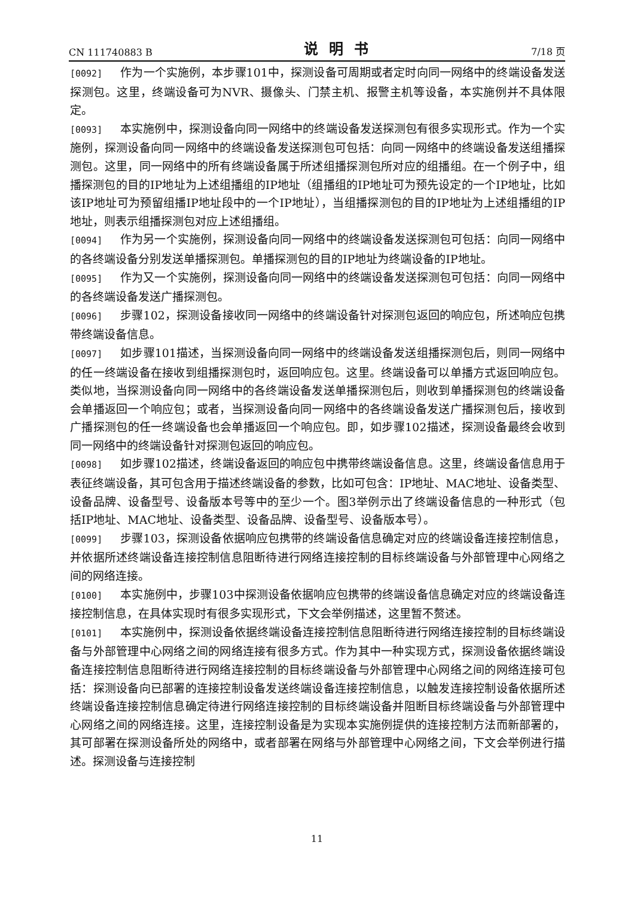CN 111740883 B 说明书 7/18 页
[0092] 作为一个实施例，本步骤101中，探测设备可周期或者定时向同一网络中的终端设备发送探测包。这里，终端设备可为NVR、摄像头、门禁主机、报警主机等设备，本实施例并不具体限定。
[0093] 本实施例中，探测设备向同一网络中的终端设备发送探测包有很多实现形式。作为一个实施例，探测设备向同一网络中的终端设备发送探测包可包括：向同一网络中的终端设备发送组播探测包。这里，同一网络中的所有终端设备属于所述组播探测包所对应的组播组。在一个例子中，组播探测包的目的IP地址为上述组播组的IP地址（组播组的IP地址可为预先设定的一个IP地址，比如该IP地址可为预留组播IP地址段中的一个IP地址），当组播探测包的目的IP地址为上述组播组的IP地址，则表示组播探测包对应上述组播组。
[0094] 作为另一个实施例，探测设备向同一网络中的终端设备发送探测包可包括：向同一网络中的各终端设备分别发送单播探测包。单播探测包的目的IP地址为终端设备的IP地址。
[0095] 作为又一个实施例，探测设备向同一网络中的终端设备发送探测包可包括：向同一网络中的各终端设备发送广播探测包。
[0096] 步骤102，探测设备接收同一网络中的终端设备针对探测包返回的响应包，所述响应包携带终端设备信息。
[0097] 如步骤101描述，当探测设备向同一网络中的终端设备发送组播探测包后，则同一网络中的任一终端设备在接收到组播探测包时，返回响应包。这里。终端设备可以单播方式返回响应包。类似地，当探测设备向同一网络中的各终端设备发送单播探测包后，则收到单播探测包的终端设备会单播返回一个响应包；或者，当探测设备向同一网络中的各终端设备发送广播探测包后，接收到广播探测包的任一终端设备也会单播返回一个响应包。即，如步骤102描述，探测设备最终会收到同一网络中的终端设备针对探测包返回的响应包。
[0098] 如步骤102描述，终端设备返回的响应包中携带终端设备信息。这里，终端设备信息用于表征终端设备，其可包含用于描述终端设备的参数，比如可包含：IP地址、MAC地址、设备类型、设备品牌、设备型号、设备版本号等中的至少一个。图3举例示出了终端设备信息的一种形式（包括IP地址、MAC地址、设备类型、设备品牌、设备型号、设备版本号）。
[0099] 步骤103，探测设备依据响应包携带的终端设备信息确定对应的终端设备连接控制信息，并依据所述终端设备连接控制信息阻断待进行网络连接控制的目标终端设备与外部管理中心网络之间的网络连接。
[0100] 本实施例中，步骤103中探测设备依据响应包携带的终端设备信息确定对应的终端设备连接控制信息，在具体实现时有很多实现形式，下文会举例描述，这里暂不赘述。
[0101] 本实施例中，探测设备依据终端设备连接控制信息阻断待进行网络连接控制的目标终端设备与外部管理中心网络之间的网络连接有很多方式。作为其中一种实现方式，探测设备依据终端设备连接控制信息阻断待进行网络连接控制的目标终端设备与外部管理中心网络之间的网络连接可包括：探测设备向已部署的连接控制设备发送终端设备连接控制信息，以触发连接控制设备依据所述终端设备连接控制信息确定待进行网络连接控制的目标终端设备并阻断目标终端设备与外部管理中心网络之间的网络连接。这里，连接控制设备是为实现本实施例提供的连接控制方法而新部署的，其可部署在探测设备所处的网络中，或者部署在网络与外部管理中心网络之间，下文会举例进行描述。探测设备与连接控制
11